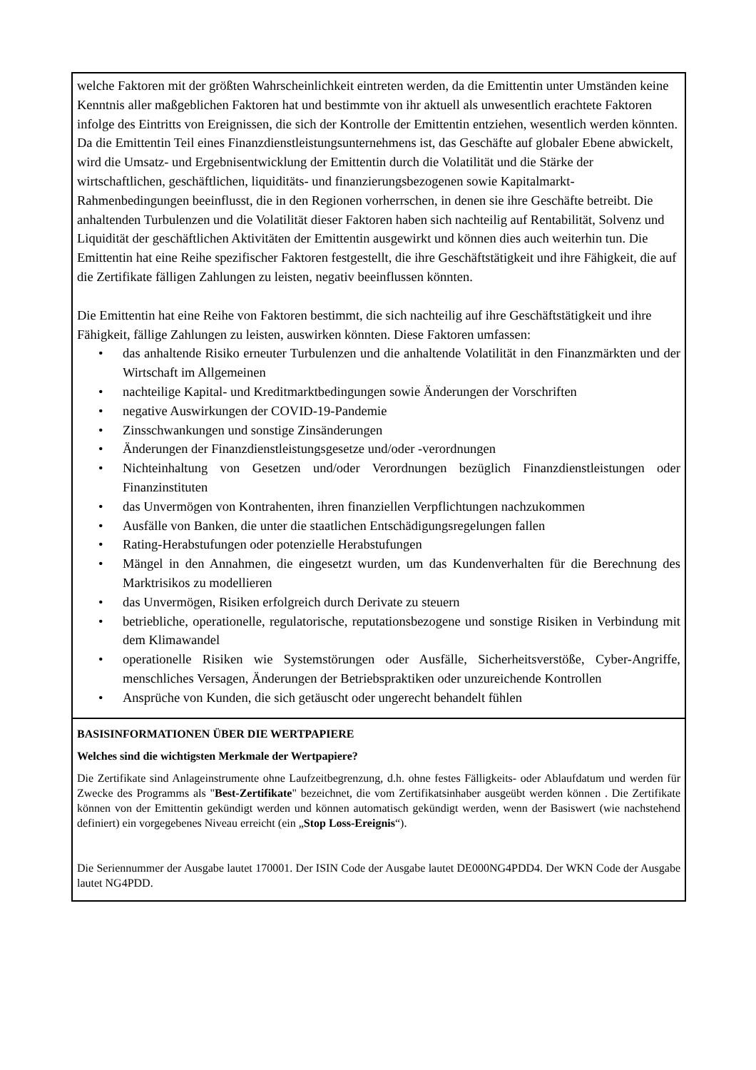welche Faktoren mit der größten Wahrscheinlichkeit eintreten werden, da die Emittentin unter Umständen keine Kenntnis aller maßgeblichen Faktoren hat und bestimmte von ihr aktuell als unwesentlich erachtete Faktoren infolge des Eintritts von Ereignissen, die sich der Kontrolle der Emittentin entziehen, wesentlich werden könnten. Da die Emittentin Teil eines Finanzdienstleistungsunternehmens ist, das Geschäfte auf globaler Ebene abwickelt, wird die Umsatz- und Ergebnisentwicklung der Emittentin durch die Volatilität und die Stärke der wirtschaftlichen, geschäftlichen, liquiditäts- und finanzierungsbezogenen sowie Kapitalmarkt-Rahmenbedingungen beeinflusst, die in den Regionen vorherrschen, in denen sie ihre Geschäfte betreibt. Die anhaltenden Turbulenzen und die Volatilität dieser Faktoren haben sich nachteilig auf Rentabilität, Solvenz und Liquidität der geschäftlichen Aktivitäten der Emittentin ausgewirkt und können dies auch weiterhin tun. Die Emittentin hat eine Reihe spezifischer Faktoren festgestellt, die ihre Geschäftstätigkeit und ihre Fähigkeit, die auf die Zertifikate fälligen Zahlungen zu leisten, negativ beeinflussen könnten.
Die Emittentin hat eine Reihe von Faktoren bestimmt, die sich nachteilig auf ihre Geschäftstätigkeit und ihre Fähigkeit, fällige Zahlungen zu leisten, auswirken könnten. Diese Faktoren umfassen:
• das anhaltende Risiko erneuter Turbulenzen und die anhaltende Volatilität in den Finanzmärkten und der Wirtschaft im Allgemeinen
• nachteilige Kapital- und Kreditmarktbedingungen sowie Änderungen der Vorschriften
• negative Auswirkungen der COVID-19-Pandemie
• Zinsschwankungen und sonstige Zinsänderungen
• Änderungen der Finanzdienstleistungsgesetze und/oder -verordnungen
• Nichteinhaltung von Gesetzen und/oder Verordnungen bezüglich Finanzdienstleistungen oder Finanzinstituten
• das Unvermögen von Kontrahenten, ihren finanziellen Verpflichtungen nachzukommen
• Ausfälle von Banken, die unter die staatlichen Entschädigungsregelungen fallen
• Rating-Herabstufungen oder potenzielle Herabstufungen
• Mängel in den Annahmen, die eingesetzt wurden, um das Kundenverhalten für die Berechnung des Marktrisikos zu modellieren
• das Unvermögen, Risiken erfolgreich durch Derivate zu steuern
• betriebliche, operationelle, regulatorische, reputationsbezogene und sonstige Risiken in Verbindung mit dem Klimawandel
• operationelle Risiken wie Systemstörungen oder Ausfälle, Sicherheitsverstöße, Cyber-Angriffe, menschliches Versagen, Änderungen der Betriebspraktiken oder unzureichende Kontrollen
• Ansprüche von Kunden, die sich getäuscht oder ungerecht behandelt fühlen
BASISINFORMATIONEN ÜBER DIE WERTPAPIERE
Welches sind die wichtigsten Merkmale der Wertpapiere?
Die Zertifikate sind Anlageinstrumente ohne Laufzeitbegrenzung, d.h. ohne festes Fälligkeits- oder Ablaufdatum und werden für Zwecke des Programms als "Best-Zertifikate" bezeichnet, die vom Zertifikatsinhaber ausgeübt werden können . Die Zertifikate können von der Emittentin gekündigt werden und können automatisch gekündigt werden, wenn der Basiswert (wie nachstehend definiert) ein vorgegebenes Niveau erreicht (ein „Stop Loss-Ereignis“).
Die Seriennummer der Ausgabe lautet 170001. Der ISIN Code der Ausgabe lautet DE000NG4PDD4. Der WKN Code der Ausgabe lautet NG4PDD.